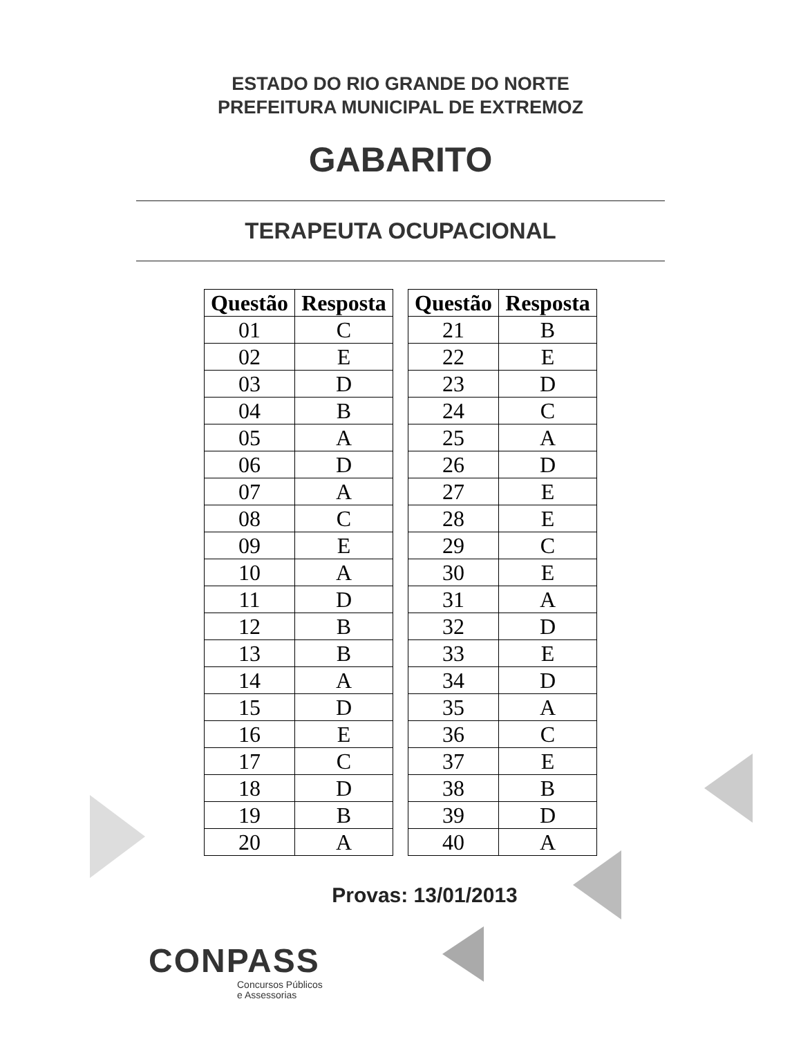ESTADO DO RIO GRANDE DO NORTE
PREFEITURA MUNICIPAL DE EXTREMOZ
GABARITO
TERAPEUTA OCUPACIONAL
| Questão | Resposta |
| --- | --- |
| 01 | C |
| 02 | E |
| 03 | D |
| 04 | B |
| 05 | A |
| 06 | D |
| 07 | A |
| 08 | C |
| 09 | E |
| 10 | A |
| 11 | D |
| 12 | B |
| 13 | B |
| 14 | A |
| 15 | D |
| 16 | E |
| 17 | C |
| 18 | D |
| 19 | B |
| 20 | A |
| Questão | Resposta |
| --- | --- |
| 21 | B |
| 22 | E |
| 23 | D |
| 24 | C |
| 25 | A |
| 26 | D |
| 27 | E |
| 28 | E |
| 29 | C |
| 30 | E |
| 31 | A |
| 32 | D |
| 33 | E |
| 34 | D |
| 35 | A |
| 36 | C |
| 37 | E |
| 38 | B |
| 39 | D |
| 40 | A |
Provas: 13/01/2013
CONPASS
Concursos Públicos
e Assessorias